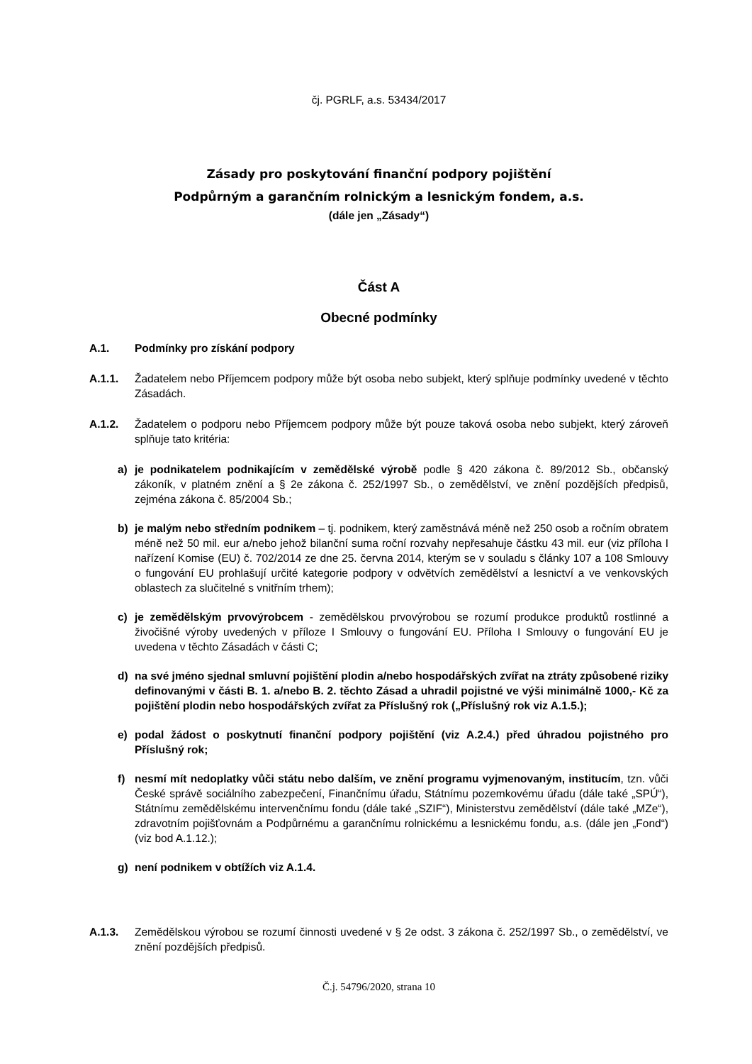čj. PGRLF, a.s. 53434/2017
Zásady pro poskytování finanční podpory pojištění
Podpůrným a garančním rolnickým a lesnickým fondem, a.s.
(dále jen „Zásady“)
Část A
Obecné podmínky
A.1. Podmínky pro získání podpory
A.1.1. Žadatelem nebo Příjemcem podpory může být osoba nebo subjekt, který splňuje podmínky uvedené v těchto Zásadách.
A.1.2. Žadatelem o podporu nebo Příjemcem podpory může být pouze taková osoba nebo subjekt, který zároveň splňuje tato kritéria:
a) je podnikatelem podnikajícím v zemědělské výrobě podle § 420 zákona č. 89/2012 Sb., občanský zákoník, v platném znění a § 2e zákona č. 252/1997 Sb., o zemědělství, ve znění pozdějších předpisů, zejména zákona č. 85/2004 Sb.;
b) je malým nebo středním podnikem – tj. podnikem, který zaměstnává méně než 250 osob a ročním obratem méně než 50 mil. eur a/nebo jehož bilanční suma roční rozvahy nepřesahuje částku 43 mil. eur (viz příloha I nařízení Komise (EU) č. 702/2014 ze dne 25. června 2014, kterým se v souladu s články 107 a 108 Smlouvy o fungování EU prohlašují určité kategorie podpory v odvětvích zemědělství a lesnictví a ve venkovských oblastech za slučitelné s vnitřním trhem);
c) je zemědělským prvovýrobcem - zemědělskou prvovýrobou se rozumí produkce produktů rostlinné a živočišné výroby uvedených v příloze I Smlouvy o fungování EU. Příloha I Smlouvy o fungování EU je uvedena v těchto Zásadách v části C;
d) na své jméno sjednal smluvní pojištění plodin a/nebo hospodářských zvířat na ztráty způsobené riziky definovanými v části B. 1. a/nebo B. 2. těchto Zásad a uhradil pojistné ve výši minimálně 1000,- Kč za pojištění plodin nebo hospodářských zvířat za Příslušný rok („Příslušný rok viz A.1.5.);
e) podal žádost o poskytnutí finanční podpory pojištění (viz A.2.4.) před úhradou pojistného pro Příslušný rok;
f) nesmí mít nedoplatky vůči státu nebo dalším, ve znění programu vyjmenovaným, institucím, tzn. vůči České správě sociálního zabezpečení, Finančnímu úřadu, Státnímu pozemkovému úřadu (dále také „SPÚ“), Státnímu zemědělskému intervenčnímu fondu (dále také „SZIF“), Ministerstvu zemědělství (dále také „MZe“), zdravotním pojišťovnám a Podpůrnému a garančnímu rolnickému a lesnickému fondu, a.s. (dále jen „Fond“) (viz bod A.1.12.);
g) není podnikem v obtížích viz A.1.4.
A.1.3. Zemědělskou výrobou se rozumí činnosti uvedené v § 2e odst. 3 zákona č. 252/1997 Sb., o zemědělství, ve znění pozdějších předpisů.
Č.j. 54796/2020, strana 10